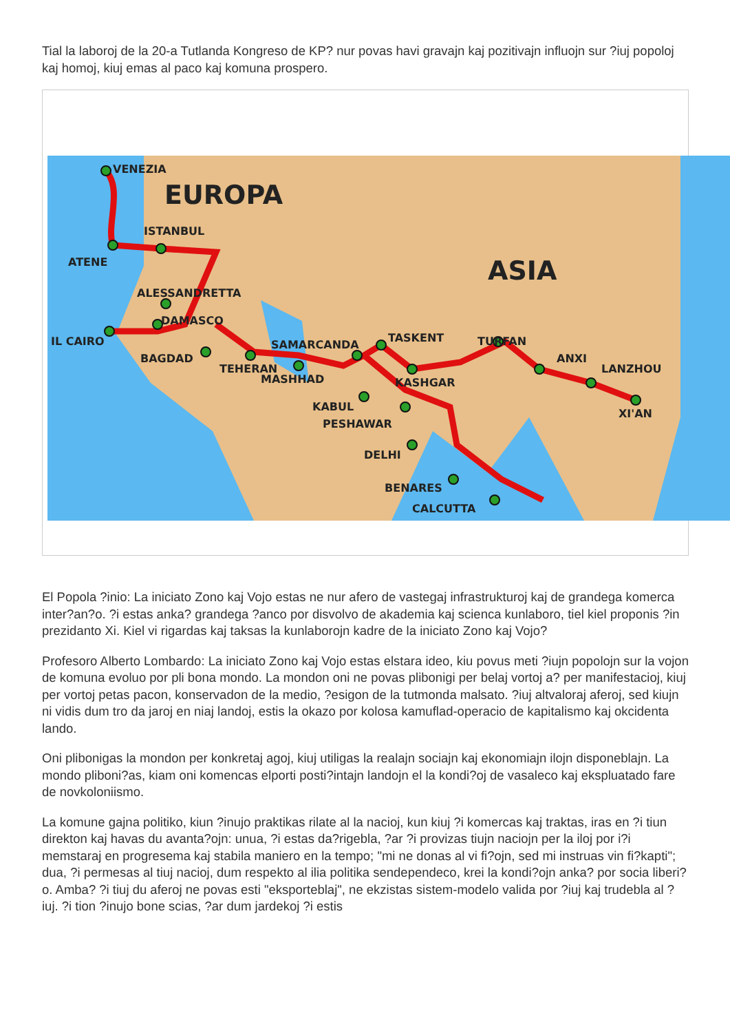Tial la laboroj de la 20-a Tutlanda Kongreso de KP? nur povas havi gravajn kaj pozitivajn influojn sur ?iuj popoloj kaj homoj, kiuj emas al paco kaj komuna prospero.
VENEZIA
EUROPA
ISTANBUL
ATENE
ASIA
ALESSANDRETTA
DAMASCO
IL CAIRO
BAGDAD
TEHERAN
MASHHAD
SAMARCANDA
TASKENT
TURFAN
KASHGAR
ANXI
LANZHOU
XI'AN
KABUL
PESHAWAR
DELHI
BENARES
CALCUTTA
El Popola ?inio: La iniciato Zono kaj Vojo estas ne nur afero de vastegaj infrastrukturoj kaj de grandega komerca inter?an?o. ?i estas anka? grandega ?anco por disvolvo de akademia kaj scienca kunlaboro, tiel kiel proponis ?in prezidanto Xi. Kiel vi rigardas kaj taksas la kunlaborojn kadre de la iniciato Zono kaj Vojo?
Profesoro Alberto Lombardo: La iniciato Zono kaj Vojo estas elstara ideo, kiu povus meti ?iujn popolojn sur la vojon de komuna evoluo por pli bona mondo. La mondon oni ne povas plibonigi per belaj vortoj a? per manifestacioj, kiuj per vortoj petas pacon, konservadon de la medio, ?esigon de la tutmonda malsato. ?iuj altvaloraj aferoj, sed kiujn ni vidis dum tro da jaroj en niaj landoj, estis la okazo por kolosa kamuflad-operacio de kapitalismo kaj okcidenta lando.
Oni plibonigas la mondon per konkretaj agoj, kiuj utiligas la realajn sociajn kaj ekonomiajn ilojn disponeblajn. La mondo pliboni?as, kiam oni komencas elporti posti?intajn landojn el la kondi?oj de vasaleco kaj ekspluatado fare de novkoloniismo.
La komune gajna politiko, kiun ?inujo praktikas rilate al la nacioj, kun kiuj ?i komercas kaj traktas, iras en ?i tiun direkton kaj havas du avanta?ojn: unua, ?i estas da?rigebla, ?ar ?i provizas tiujn naciojn per la iloj por i?i memstaraj en progresema kaj stabila maniero en la tempo; "mi ne donas al vi fi?ojn, sed mi instruas vin fi?kapti"; dua, ?i permesas al tiuj nacioj, dum respekto al ilia politika sendependeco, krei la kondi?ojn anka? por socia liberi?o. Amba? ?i tiuj du aferoj ne povas esti "eksporteblaj", ne ekzistas sistem-modelo valida por ?iuj kaj trudebla al ?iuj. ?i tion ?inujo bone scias, ?ar dum jardekoj ?i estis